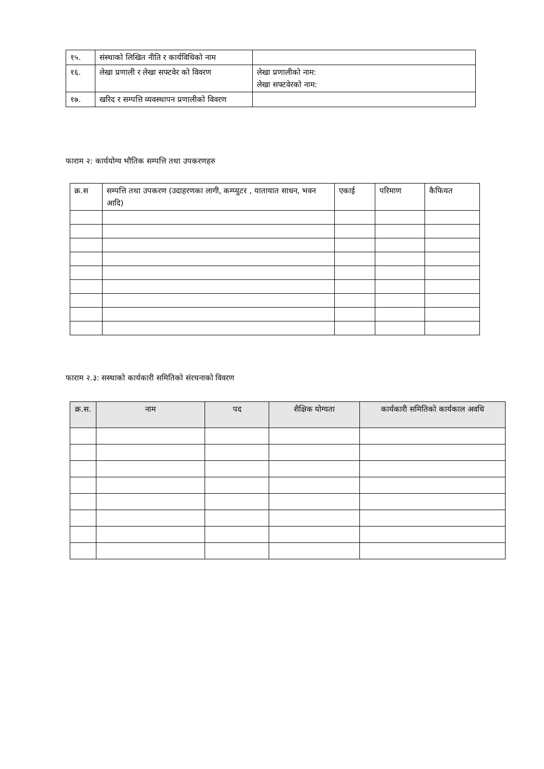| १५. | संस्थाको लिखित नीति र कार्यविधिको नाम | |
| १६. | लेखा प्रणाली र लेखा सफ्टवेर को विवरण | लेखा प्रणालीको नाम: लेखा सफ्टवेरको नाम: |
| १७. | खरिद र सम्पत्ति व्यवस्थापन प्रणालीको विवरण | |
फाराम २: कार्ययोग्य भौतिक सम्पत्ति तथा उपकरणहरु
| क्र.स | सम्पत्ति तथा उपकरण (उदाहरणका लागी, कम्प्युटर , यातायात साधन, भवन आदि) | एकाई | परिमाण | कैफियत |
फाराम २.३: सस्थाको कार्यकारी समितिको संरचनाको विवरण
| क्र.स. | नाम | पद | शैक्षिक योग्यता | कार्यकारी समितिको कार्यकाल अवधि |
| --- | --- | --- | --- | --- |